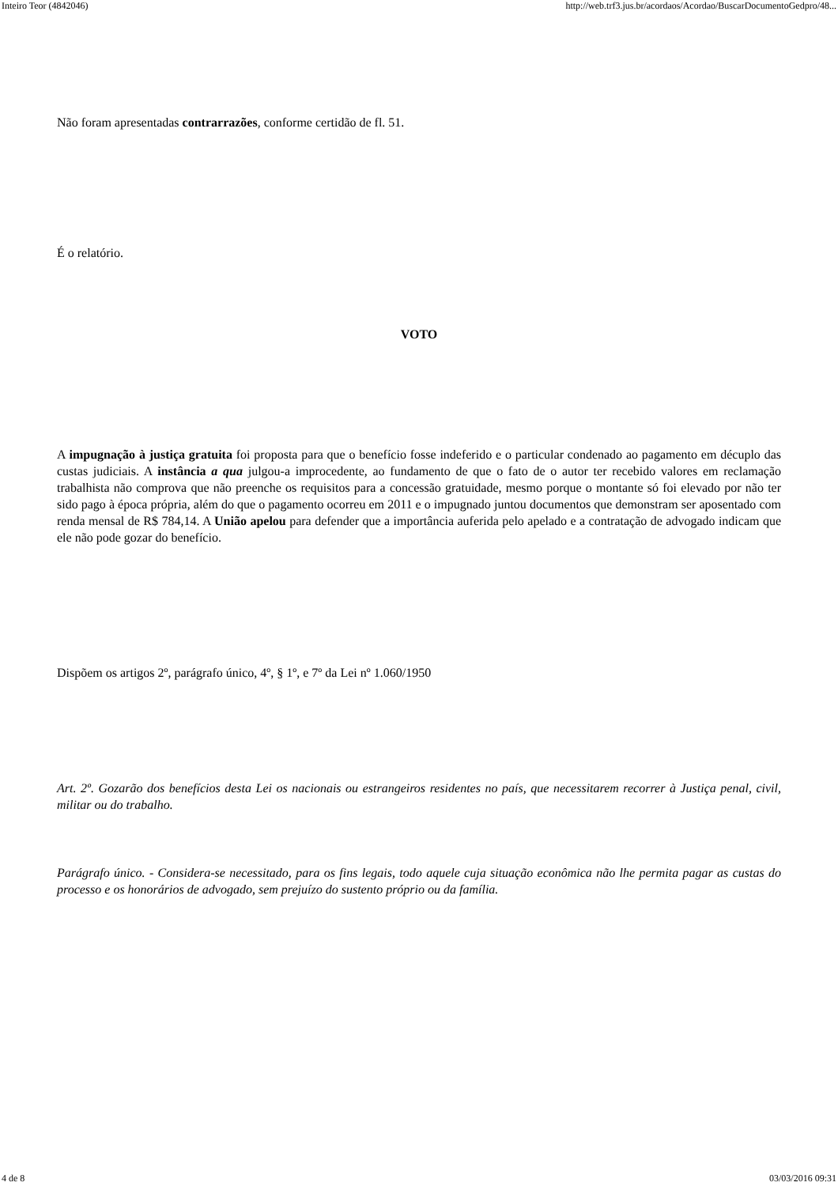Inteiro Teor (4842046) http://web.trf3.jus.br/acordaos/Acordao/BuscarDocumentoGedpro/48...
Não foram apresentadas contrarrazões, conforme certidão de fl. 51.
É o relatório.
VOTO
A impugnação à justiça gratuita foi proposta para que o benefício fosse indeferido e o particular condenado ao pagamento em décuplo das custas judiciais. A instância a qua julgou-a improcedente, ao fundamento de que o fato de o autor ter recebido valores em reclamação trabalhista não comprova que não preenche os requisitos para a concessão gratuidade, mesmo porque o montante só foi elevado por não ter sido pago à época própria, além do que o pagamento ocorreu em 2011 e o impugnado juntou documentos que demonstram ser aposentado com renda mensal de R$ 784,14. A União apelou para defender que a importância auferida pelo apelado e a contratação de advogado indicam que ele não pode gozar do benefício.
Dispõem os artigos 2º, parágrafo único, 4º, § 1º, e 7º da Lei nº 1.060/1950
Art. 2º. Gozarão dos benefícios desta Lei os nacionais ou estrangeiros residentes no país, que necessitarem recorrer à Justiça penal, civil, militar ou do trabalho.
Parágrafo único. - Considera-se necessitado, para os fins legais, todo aquele cuja situação econômica não lhe permita pagar as custas do processo e os honorários de advogado, sem prejuízo do sustento próprio ou da família.
4 de 8 03/03/2016 09:31